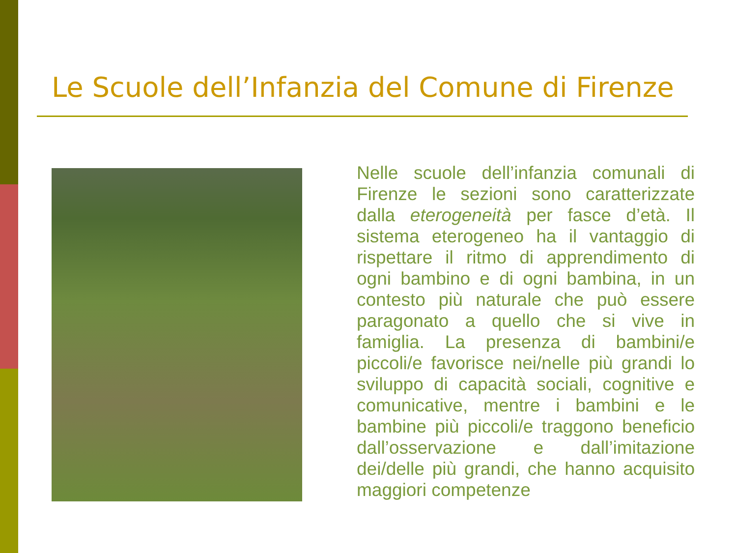Le Scuole dell’Infanzia del Comune di Firenze
Nelle scuole dell’infanzia comunali di Firenze le sezioni sono caratterizzate dalla eterogeneità per fasce d’età. Il sistema eterogeneo ha il vantaggio di rispettare il ritmo di apprendimento di ogni bambino e di ogni bambina, in un contesto più naturale che può essere paragonato a quello che si vive in famiglia. La presenza di bambini/e piccoli/e favorisce nei/nelle più grandi lo sviluppo di capacità sociali, cognitive e comunicative, mentre i bambini e le bambine più piccoli/e traggono beneficio dall’osservazione e dall’imitazione dei/delle più grandi, che hanno acquisito maggiori competenze